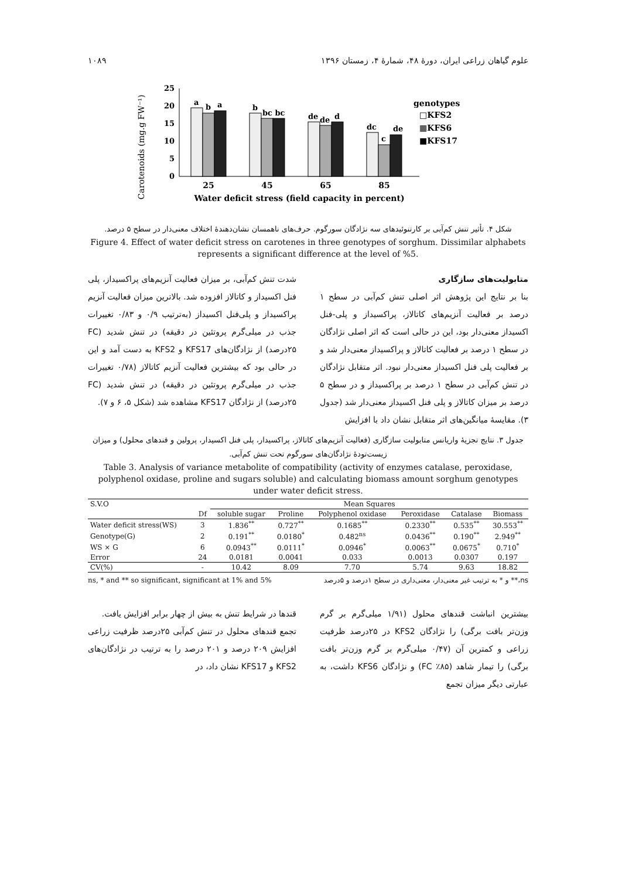علوم گیاهان زراعی ایران، دورهٔ ۴۸، شمارهٔ ۴، زمستان ۱۳۹۶ ۱۰۸۹
Carotenoids (mg.g FW⁻¹)
0
5
10
15
20
25
a
b
a
b
bc bc
de
de
d
dc
c
de
25
45
65
85
Water deficit stress (field capacity in percent)
genotypes
□KFS2
▦KFS6
■KFS17
شکل ۴. تأثیر تنش کم‌آبی بر کارتنوئیدهای سه نژادگان سورگوم. حرف‌های ناهمسان نشان‌دهندهٔ اختلاف معنی‌دار در سطح ۵ درصد.
Figure 4. Effect of water deficit stress on carotenes in three genotypes of sorghum. Dissimilar alphabets represents a significant difference at the level of %5.
متابولیت‌های سازگاری
بنا بر نتایج این پژوهش اثر اصلی تنش کم‌آبی در سطح ۱ درصد بر فعالیت آنزیم‌های کاتالاز، پراکسیداز و پلی-فنل اکسیداز معنی‌دار بود، این در حالی است که اثر اصلی نژادگان در سطح ۱ درصد بر فعالیت کاتالاز و پراکسیداز معنی‌دار شد و بر فعالیت پلی فنل اکسیداز معنی‌دار نبود. اثر متقابل نژادگان در تنش کم‌آبی در سطح ۱ درصد بر پراکسیداز و در سطح ۵ درصد بر میزان کاتالاز و پلی فنل اکسیداز معنی‌دار شد (جدول ۳). مقایسهٔ میانگین‌های اثر متقابل نشان داد با افزایش
شدت تنش کم‌آبی، بر میزان فعالیت آنزیم‌های پراکسیداز، پلی فنل اکسیداز و کاتالاز افزوده شد. بالاترین میزان فعالیت آنزیم پراکسیداز و پلی‌فنل اکسیداز (به‌ترتیب ۰/۹ و ۰/۸۳ تغییرات جذب در میلی‌گرم پروتئین در دقیقه) در تنش شدید (FC ۲۵درصد) از نژادگان‌های KFS17 و KFS2 به دست آمد و این در حالی بود که بیشترین فعالیت آنزیم کاتالاز (۰/۷۸ تغییرات جذب در میلی‌گرم پروتئین در دقیقه) در تنش شدید (FC ۲۵درصد) از نژادگان KFS17 مشاهده شد (شکل ۵، ۶ و ۷).
جدول ۳. نتایج تجزیهٔ واریانس متابولیت سازگاری (فعالیت آنزیم‌های کاتالاز، پراکسیدار، پلی فنل اکسیدار، پرولین و قندهای محلول) و میزان زیست‌تودهٔ نژادگان‌های سورگوم تحت تنش کم‌آبی.
Table 3. Analysis of variance metabolite of compatibility (activity of enzymes catalase, peroxidase, polyphenol oxidase, proline and sugars soluble) and calculating biomass amount sorghum genotypes under water deficit stress.
| S.V.O | | Mean Squares | | | | | |
| --- | --- | --- | --- | --- | --- | --- | --- |
| | Df | soluble sugar | Proline | Polyphenol oxidase | Peroxidase | Catalase | Biomass |
| Water deficit stress(WS) | 3 | 1.836<sup>**</sup> | 0.727<sup>**</sup> | 0.1685<sup>**</sup> | 0.2330<sup>**</sup> | 0.535<sup>**</sup> | 30.553<sup>**</sup> |
| Genotype(G) | 2 | 0.191<sup>**</sup> | 0.0180<sup>*</sup> | 0.482<sup>ns</sup> | 0.0436<sup>**</sup> | 0.190<sup>**</sup> | 2.949<sup>**</sup> |
| WS × G | 6 | 0.0943<sup>**</sup> | 0.0111<sup>*</sup> | 0.0946<sup>*</sup> | 0.0063<sup>**</sup> | 0.0675<sup>*</sup> | 0.710<sup>*</sup> |
| Error | 24 | 0.0181 | 0.0041 | 0.033 | 0.0013 | 0.0307 | 0.197 |
| CV(%) | - | 10.42 | 8.09 | 7.70 | 5.74 | 9.63 | 18.82 |
ns, * and ** so significant, significant at 1% and 5% ns،** و * به ترتیب غیر معنی‌دار، معنی‌داری در سطح ۱درصد و ۵درصد
بیشترین انباشت قندهای محلول (۱/۹۱ میلی‌گرم بر گرم وزن‌تر بافت برگی) را نژادگان KFS2 در ۲۵درصد ظرفیت زراعی و کمترین آن (۰/۴۷ میلی‌گرم بر گرم وزن‌تر بافت برگی) را تیمار شاهد (FC ٪۸۵) و نژادگان KFS6 داشت، به عبارتی دیگر میزان تجمع
قندها در شرایط تنش به بیش از چهار برابر افزایش یافت.
تجمع قندهای محلول در تنش کم‌آبی ۲۵درصد ظرفیت زراعی افزایش ۲۰۹ درصد و ۲۰۱ درصد را به ترتیب در نژادگان‌های KFS2 و KFS17 نشان داد، در